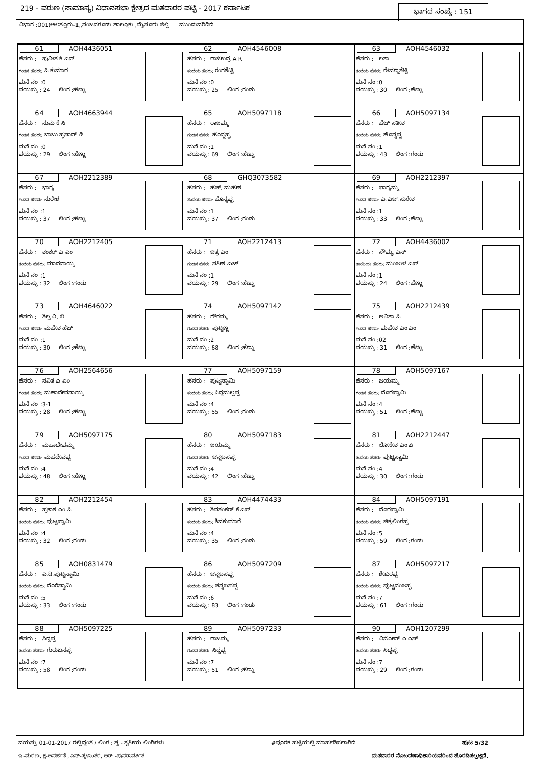219 - ವರುಣ (ಸಾಮಾನ್ಯ) ವಿಧಾನಸಭಾ ಕ್ಷೇತ್ರದ ಮತದಾರರ ಪಟ್ಟಿ - 2017 ಕರ್ನಾಟಕ ಭಾಗದ ಸಂಖ್ಯೆ : 151
ವಿಭಾಗ :001)ಅಲತ್ತೂರು-1,,ನಂಜನಗೂಡು ತಾಲ್ಲೂಕು ,ಮೈಸೂರು ಜಿಲ್ಲೆ ಮುಂದುವರಿದಿದೆ
| 61 AOH4436051 ಹೆಸರು : ಪುನೀತ ಕೆ ಎನ್ ಗಂಡನ ಹೆಸರು: ಪಿ ಕುಮಾರ ಮನೆ ನಂ :0 ವಯಸ್ಸು : 24 ಲಿಂಗ :ಹೆಣ್ಣು | 62 AOH4546008 ಹೆಸರು : ರಾಜೇಂದ್ರ A R ತಂದೆಯ ಹೆಸರು: ರಂಗಶೆಟ್ಟಿ ಮನೆ ನಂ :0 ವಯಸ್ಸು : 25 ಲಿಂಗ :ಗಂಡು | 63 AOH4546032 ಹೆಸರು : ಲತಾ ತಂದೆಯ ಹೆಸರು: ರೇವಣ್ಣಶೆಟ್ಟಿ ಮನೆ ನಂ :0 ವಯಸ್ಸು : 30 ಲಿಂಗ :ಹೆಣ್ಣು |
| 64 AOH4663944 ಹೆಸರು : ಸುಮ ಕೆ ಸಿ ಗಂಡನ ಹೆಸರು: ಬಾಬು ಪ್ರಸಾದ್ ಡಿ ಮನೆ ನಂ :0 ವಯಸ್ಸು : 29 ಲಿಂಗ :ಹೆಣ್ಣು | 65 AOH5097118 ಹೆಸರು : ರಾಜಮ್ಮ ಗಂಡನ ಹೆಸರು: ಹೊನ್ನಪ್ಪ ಮನೆ ನಂ :1 ವಯಸ್ಸು : 69 ಲಿಂಗ :ಹೆಣ್ಣು | 66 AOH5097134 ಹೆಸರು : ಹೆಚ್ ಸತೀಶ ತಂದೆಯ ಹೆಸರು: ಹೊನ್ನಪ್ಪ ಮನೆ ನಂ :1 ವಯಸ್ಸು : 43 ಲಿಂಗ :ಗಂಡು |
| 67 AOH2212389 ಹೆಸರು : ಭಾಗ್ಯ ಗಂಡನ ಹೆಸರು: ಸುರೇಶ ಮನೆ ನಂ :1 ವಯಸ್ಸು : 37 ಲಿಂಗ :ಹೆಣ್ಣು | 68 GHQ3073582 ಹೆಸರು : ಹೆಚ್. ಮಹೇಶ ತಂದೆಯ ಹೆಸರು: ಹೊನ್ನಪ್ಪ ಮನೆ ನಂ :1 ವಯಸ್ಸು : 37 ಲಿಂಗ :ಗಂಡು | 69 AOH2212397 ಹೆಸರು : ಭಾಗ್ಯಮ್ಮ ಗಂಡನ ಹೆಸರು: ಎ.ಎಚ್.ಸುರೇಶ ಮನೆ ನಂ :1 ವಯಸ್ಸು : 33 ಲಿಂಗ :ಹೆಣ್ಣು |
| 70 AOH2212405 ಹೆಸರು : ಶಂಕರ್ ಎ ಎಂ ತಂದೆಯ ಹೆಸರು: ಮಾದನಾಯ್ಕ ಮನೆ ನಂ :1 ವಯಸ್ಸು : 32 ಲಿಂಗ :ಗಂಡು | 71 AOH2212413 ಹೆಸರು : ಚಿತ್ರ ಎಂ ಗಂಡನ ಹೆಸರು: ಸತೀಶ ಎಚ್ ಮನೆ ನಂ :1 ವಯಸ್ಸು : 29 ಲಿಂಗ :ಹೆಣ್ಣು | 72 AOH4436002 ಹೆಸರು : ಸೌಮ್ಯ ಎಸ್ ತಾಯಿಯ ಹೆಸರು: ಮಂಜುಳ ಎಸ್ ಮನೆ ನಂ :1 ವಯಸ್ಸು : 24 ಲಿಂಗ :ಹೆಣ್ಣು |
| 73 AOH4646022 ಹೆಸರು : ಶಿಲ್ಪ ವಿ. ಬಿ ಗಂಡನ ಹೆಸರು: ಮಹೇಶ ಹೆಚ್ ಮನೆ ನಂ :1 ವಯಸ್ಸು : 30 ಲಿಂಗ :ಹೆಣ್ಣು | 74 AOH5097142 ಹೆಸರು : ಗೌರಮ್ಮ ಗಂಡನ ಹೆಸರು: ಪುಟ್ಟಣ್ಣ ಮನೆ ನಂ :2 ವಯಸ್ಸು : 68 ಲಿಂಗ :ಹೆಣ್ಣು | 75 AOH2212439 ಹೆಸರು : ಅನಿತಾ ಪಿ ಗಂಡನ ಹೆಸರು: ಮಹೇಶ ಎಂ ಎಂ ಮನೆ ನಂ :02 ವಯಸ್ಸು : 31 ಲಿಂಗ :ಹೆಣ್ಣು |
| 76 AOH2564656 ಹೆಸರು : ಸವಿತ ಎ ಎಂ ಗಂಡನ ಹೆಸರು: ಮಹಾದೇವನಾಯ್ಕ ಮನೆ ನಂ :3-1 ವಯಸ್ಸು : 28 ಲಿಂಗ :ಹೆಣ್ಣು | 77 AOH5097159 ಹೆಸರು : ಪುಟ್ಟಸ್ವಾಮಿ ತಂದೆಯ ಹೆಸರು: ಸಿದ್ದಮಲ್ಲಪ್ಪ ಮನೆ ನಂ :4 ವಯಸ್ಸು : 55 ಲಿಂಗ :ಗಂಡು | 78 AOH5097167 ಹೆಸರು : ಜಯಮ್ಮ ಗಂಡನ ಹೆಸರು: ದೊರೆಸ್ವಾಮಿ ಮನೆ ನಂ :4 ವಯಸ್ಸು : 51 ಲಿಂಗ :ಹೆಣ್ಣು |
| 79 AOH5097175 ಹೆಸರು : ಮಹಾದೇವಮ್ಮ ಗಂಡನ ಹೆಸರು: ಮಹದೇವಪ್ಪ ಮನೆ ನಂ :4 ವಯಸ್ಸು : 48 ಲಿಂಗ :ಹೆಣ್ಣು | 80 AOH5097183 ಹೆಸರು : ಜಯಮ್ಮ ಗಂಡನ ಹೆಸರು: ಚನ್ನಬಸಪ್ಪ ಮನೆ ನಂ :4 ವಯಸ್ಸು : 42 ಲಿಂಗ :ಹೆಣ್ಣು | 81 AOH2212447 ಹೆಸರು : ಲೋಕೇಶ ಎಂ ಪಿ ತಂದೆಯ ಹೆಸರು: ಪುಟ್ಟಸ್ವಾಮಿ ಮನೆ ನಂ :4 ವಯಸ್ಸು : 30 ಲಿಂಗ :ಗಂಡು |
| 82 AOH2212454 ಹೆಸರು : ಪ್ರಕಾಶ ಎಂ ಪಿ ತಂದೆಯ ಹೆಸರು: ಪುಟ್ಟಸ್ವಾಮಿ ಮನೆ ನಂ :4 ವಯಸ್ಸು : 32 ಲಿಂಗ :ಗಂಡು | 83 AOH4474433 ಹೆಸರು : ಶಿವಶಂಕರ್ ಕೆ ಎಸ್ ತಂದೆಯ ಹೆಸರು: ಶಿವಕುಮಾರೆ ಮನೆ ನಂ :4 ವಯಸ್ಸು : 35 ಲಿಂಗ :ಗಂಡು | 84 AOH5097191 ಹೆಸರು : ದೊರಸ್ವಾಮಿ ತಂದೆಯ ಹೆಸರು: ಚಿಕ್ಕಲಿಂಗಪ್ಪ ಮನೆ ನಂ :5 ವಯಸ್ಸು : 59 ಲಿಂಗ :ಗಂಡು |
| 85 AOH0831479 ಹೆಸರು : ಎ.ಡಿ.ಪುಟ್ಟಸ್ವಾಮಿ ತಂದೆಯ ಹೆಸರು: ದೊರೆಸ್ವಾಮಿ ಮನೆ ನಂ :5 ವಯಸ್ಸು : 33 ಲಿಂಗ :ಗಂಡು | 86 AOH5097209 ಹೆಸರು : ಚನ್ನಬಸಪ್ಪ ತಂದೆಯ ಹೆಸರು: ಚನ್ನಬಸಪ್ಪ ಮನೆ ನಂ :6 ವಯಸ್ಸು : 83 ಲಿಂಗ :ಗಂಡು | 87 AOH5097217 ಹೆಸರು : ಶೇಖರಪ್ಪ ತಂದೆಯ ಹೆಸರು: ಪುಟ್ಟನಂಜಪ್ಪ ಮನೆ ನಂ :7 ವಯಸ್ಸು : 61 ಲಿಂಗ :ಗಂಡು |
| 88 AOH5097225 ಹೆಸರು : ಸಿದ್ದಪ್ಪ ತಂದೆಯ ಹೆಸರು: ಗುರುಬಸಪ್ಪ ಮನೆ ನಂ :7 ವಯಸ್ಸು : 58 ಲಿಂಗ :ಗಂಡು | 89 AOH5097233 ಹೆಸರು : ರಾಜಮ್ಮ ಗಂಡನ ಹೆಸರು: ಸಿದ್ದಪ್ಪ ಮನೆ ನಂ :7 ವಯಸ್ಸು : 51 ಲಿಂಗ :ಹೆಣ್ಣು | 90 AOH1207299 ಹೆಸರು : ವಿನೋದ್ ಎ ಎಸ್ ತಂದೆಯ ಹೆಸರು: ಸಿದ್ದಪ್ಪ ಮನೆ ನಂ :7 ವಯಸ್ಸು : 29 ಲಿಂಗ :ಗಂಡು |
ವಯಸ್ಸು 01-01-2017 ರಲ್ಲಿದ್ದಂತೆ / ಲಿಂಗ : ತೃ - ತೃತೀಯ ಲಿಂಗಿಗಳು #ಪೂರಕ ಪಟ್ಟಿಯಲ್ಲಿ ಮಾರ್ಪಡಿಸಲಾಗಿದೆ ಪುಟ 5/32
ಇ -ಮರಣ, ಕ್ಷ-ಅನರ್ಹತೆ , ಎಸ್-ಸ್ಥಳಾಂತರ, ಆರ್ -ಪುನರಾವರ್ತಿತ ಮತದಾರರ ನೋಂದಣಾಧಿಕಾರಿಯವರಿಂದ ಹೊರಡಿಸಲ್ಪಟ್ಟಿದೆ.